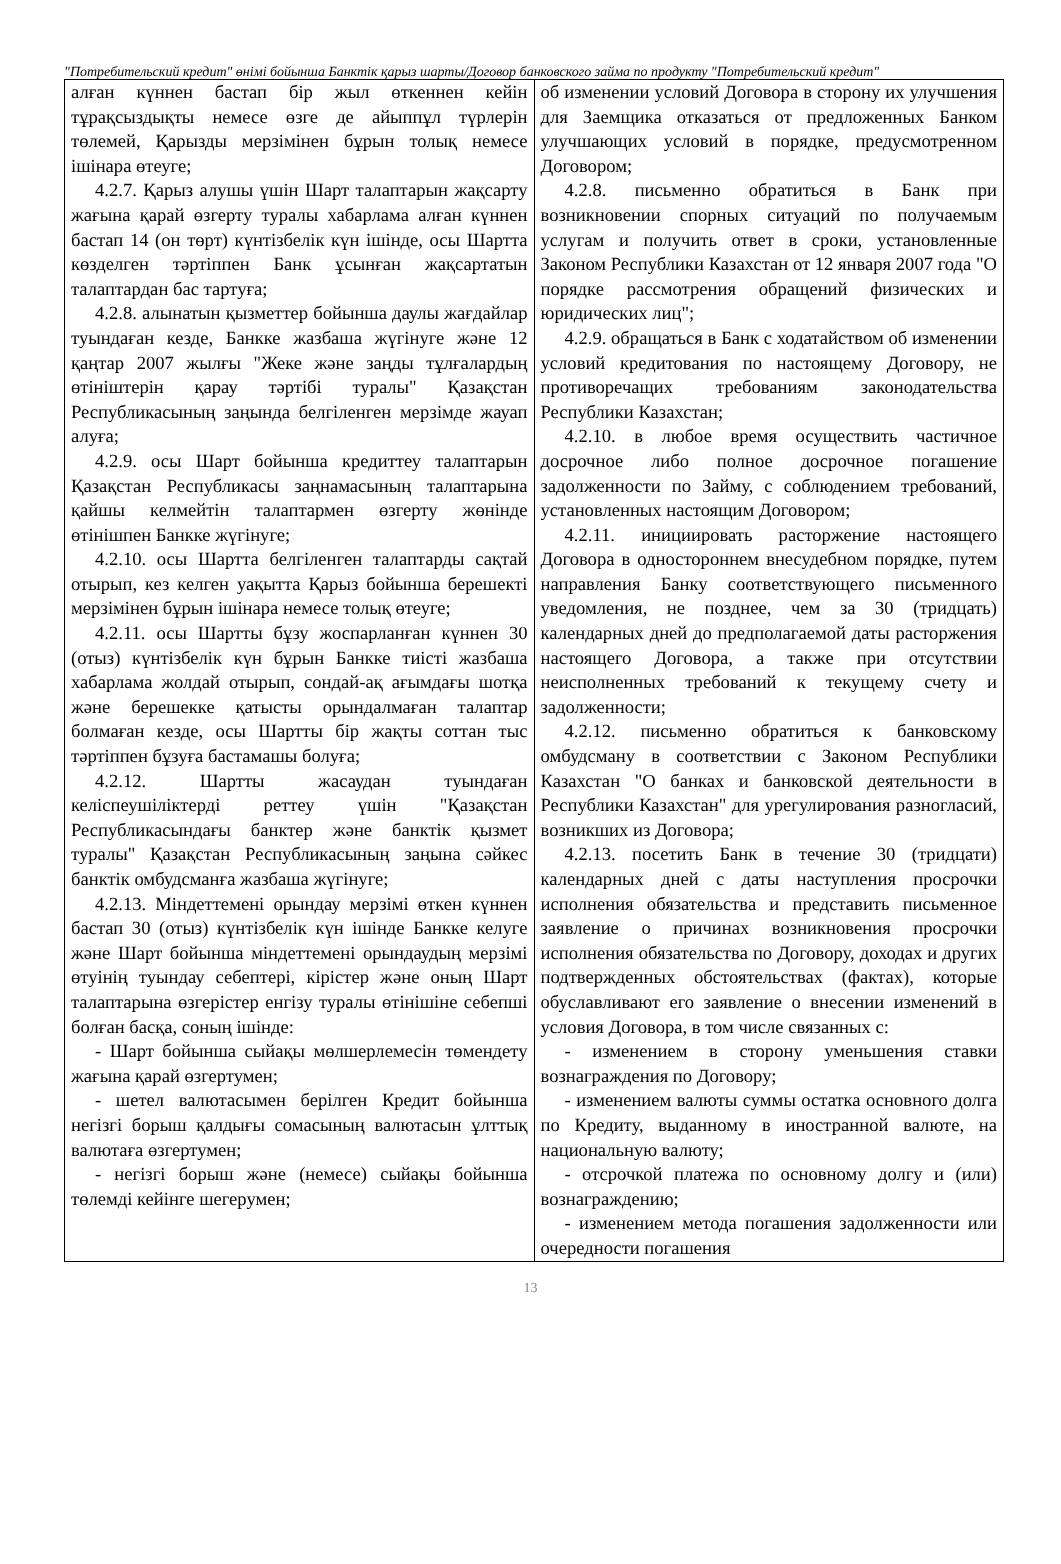"Потребительский кредит" өнімі бойынша Банктік қарыз шарты/Договор банковского займа по продукту "Потребительский кредит"
| алған күннен бастап бір жыл өткеннен кейін тұрақсыздықты немесе өзге де айыппұл түрлерін төлемей, Қарызды мерзімінен бұрын толық немесе ішінара өтеуге; 4.2.7. Қарыз алушы үшін Шарт талаптарын жақсарту жағына қарай өзгерту туралы хабарлама алған күннен бастап 14 (он төрт) күнтізбелік күн ішінде, осы Шартта көзделген тәртіппен Банк ұсынған жақсартатын талаптардан бас тартуға; 4.2.8. алынатын қызметтер бойынша даулы жағдайлар туындаған кезде, Банкке жазбаша жүгінуге және 12 қаңтар 2007 жылғы "Жеке және заңды тұлғалардың өтініштерін қарау тәртібі туралы" Қазақстан Республикасының заңында белгіленген мерзімде жауап алуға; 4.2.9. осы Шарт бойынша кредиттеу талаптарын Қазақстан Республикасы заңнамасының талаптарына қайшы келмейтін талаптармен өзгерту жөнінде өтінішпен Банкке жүгінуге; 4.2.10. осы Шартта белгіленген талаптарды сақтай отырып, кез келген уақытта Қарыз бойынша берешекті мерзімінен бұрын ішінара немесе толық өтеуге; 4.2.11. осы Шартты бұзу жоспарланған күннен 30 (отыз) күнтізбелік күн бұрын Банкке тиісті жазбаша хабарлама жолдай отырып, сондай-ақ ағымдағы шотқа және берешекке қатысты орындалмаған талаптар болмаған кезде, осы Шартты бір жақты соттан тыс тәртіппен бұзуға бастамашы болуға; 4.2.12. Шартты жасаудан туындаған келіспеушіліктерді реттеу үшін "Қазақстан Республикасындағы банктер және банктік қызмет туралы" Қазақстан Республикасының заңына сәйкес банктік омбудсманға жазбаша жүгінуге; 4.2.13. Міндеттемені орындау мерзімі өткен күннен бастап 30 (отыз) күнтізбелік күн ішінде Банкке келуге және Шарт бойынша міндеттемені орындаудың мерзімі өтуінің туындау себептері, кірістер және оның Шарт талаптарына өзгерістер енгізу туралы өтінішіне себепші болған басқа, соның ішінде: - Шарт бойынша сыйақы мөлшерлемесін төмендету жағына қарай өзгертумен; - шетел валютасымен берілген Кредит бойынша негізгі борыш қалдығы сомасының валютасын ұлттық валютаға өзгертумен; - негізгі борыш және (немесе) сыйақы бойынша төлемді кейінге шегерумен; | об изменении условий Договора в сторону их улучшения для Заемщика отказаться от предложенных Банком улучшающих условий в порядке, предусмотренном Договором; 4.2.8. письменно обратиться в Банк при возникновении спорных ситуаций по получаемым услугам и получить ответ в сроки, установленные Законом Республики Казахстан от 12 января 2007 года "О порядке рассмотрения обращений физических и юридических лиц"; 4.2.9. обращаться в Банк с ходатайством об изменении условий кредитования по настоящему Договору, не противоречащих требованиям законодательства Республики Казахстан; 4.2.10. в любое время осуществить частичное досрочное либо полное досрочное погашение задолженности по Займу, с соблюдением требований, установленных настоящим Договором; 4.2.11. инициировать расторжение настоящего Договора в одностороннем внесудебном порядке, путем направления Банку соответствующего письменного уведомления, не позднее, чем за 30 (тридцать) календарных дней до предполагаемой даты расторжения настоящего Договора, а также при отсутствии неисполненных требований к текущему счету и задолженности; 4.2.12. письменно обратиться к банковскому омбудсману в соответствии с Законом Республики Казахстан "О банках и банковской деятельности в Республики Казахстан" для урегулирования разногласий, возникших из Договора; 4.2.13. посетить Банк в течение 30 (тридцати) календарных дней с даты наступления просрочки исполнения обязательства и представить письменное заявление о причинах возникновения просрочки исполнения обязательства по Договору, доходах и других подтвержденных обстоятельствах (фактах), которые обуславливают его заявление о внесении изменений в условия Договора, в том числе связанных с: - изменением в сторону уменьшения ставки вознаграждения по Договору; - изменением валюты суммы остатка основного долга по Кредиту, выданному в иностранной валюте, на национальную валюту; - отсрочкой платежа по основному долгу и (или) вознаграждению; - изменением метода погашения задолженности или очередности погашения |
13